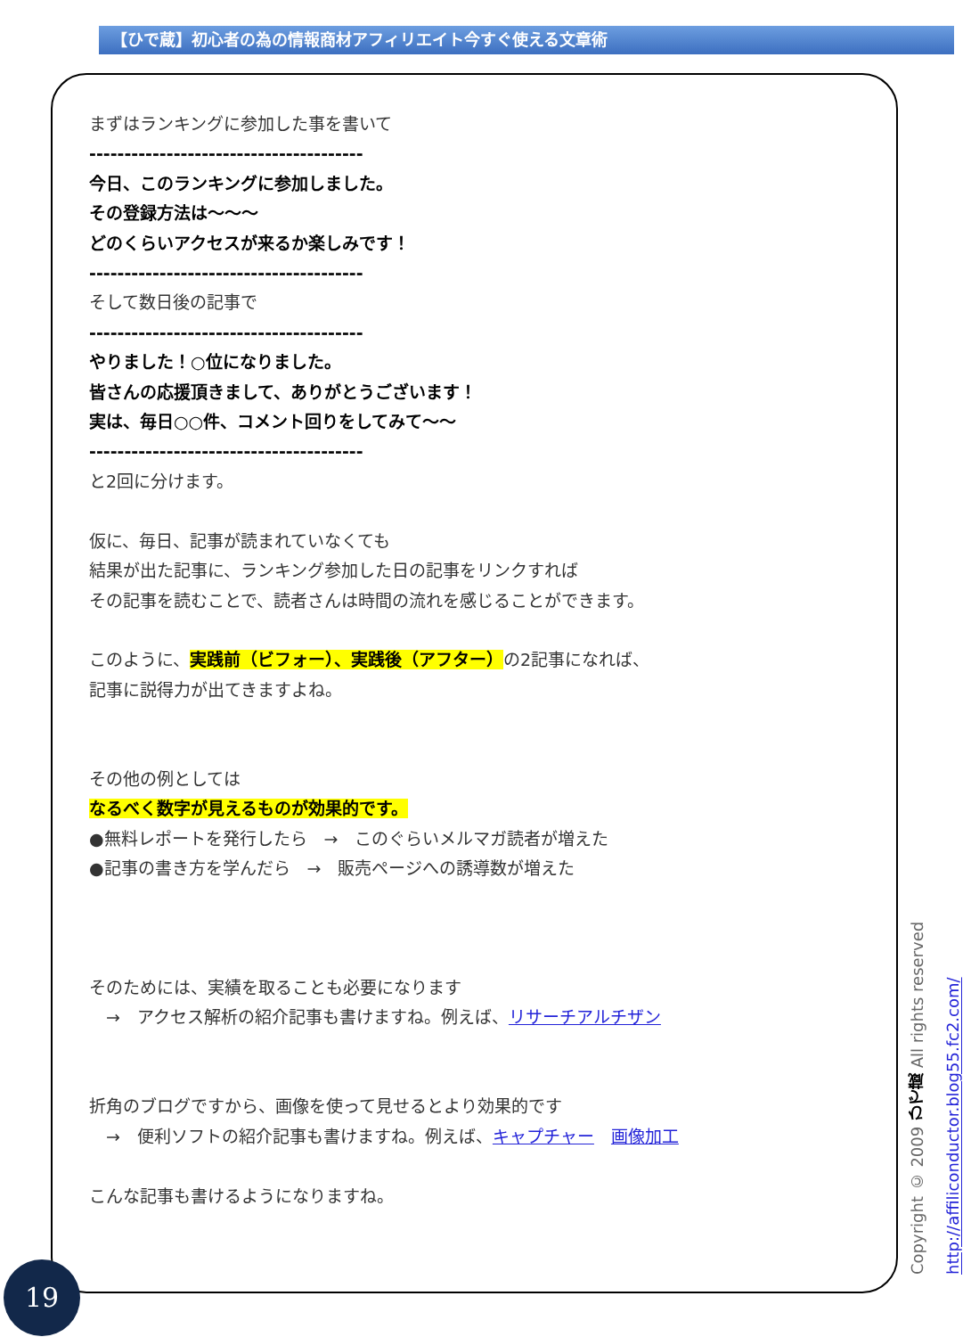【ひで蔵】初心者の為の情報商材アフィリエイト今すぐ使える文章術
まずはランキングに参加した事を書いて
---------------------------------------
今日、このランキングに参加しました。
その登録方法は～～～
どのくらいアクセスが来るか楽しみです！
---------------------------------------
そして数日後の記事で
---------------------------------------
やりました！○位になりました。
皆さんの応援頂きまして、ありがとうございます！
実は、毎日○○件、コメント回りをしてみて～～
---------------------------------------
と2回に分けます。
仮に、毎日、記事が読まれていなくても
結果が出た記事に、ランキング参加した日の記事をリンクすれば
その記事を読むことで、読者さんは時間の流れを感じることができます。
このように、実践前（ビフォー）、実践後（アフター）の2記事になれば、
記事に説得力が出てきますよね。
その他の例としては
なるべく数字が見えるものが効果的です。
●無料レポートを発行したら　→　このぐらいメルマガ読者が増えた
●記事の書き方を学んだら　→　販売ページへの誘導数が増えた
そのためには、実績を取ることも必要になります
　→　アクセス解析の紹介記事も書けますね。例えば、リサーチアルチザン
折角のブログですから、画像を使って見せるとより効果的です
　→　便利ソフトの紹介記事も書けますね。例えば、キャプチャー　画像加工
こんな記事も書けるようになりますね。
Copyright © 2009 ひで蔵 All rights reserved http://affiliconductor.blog55.fc2.com/
19